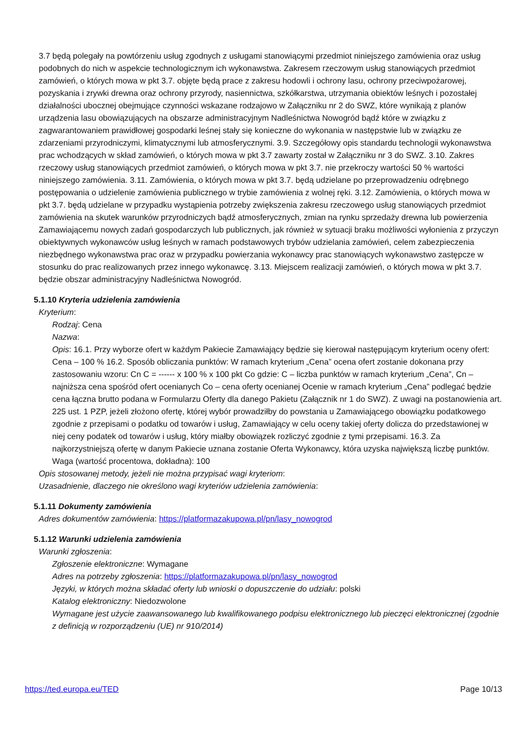3.7 będą polegały na powtórzeniu usług zgodnych z usługami stanowiącymi przedmiot niniejszego zamówienia oraz usług podobnych do nich w aspekcie technologicznym ich wykonawstwa. Zakresem rzeczowym usług stanowiących przedmiot zamówień, o których mowa w pkt 3.7. objęte będą prace z zakresu hodowli i ochrony lasu, ochrony przeciwpożarowej, pozyskania i zrywki drewna oraz ochrony przyrody, nasiennictwa, szkółkarstwa, utrzymania obiektów leśnych i pozostałej działalności ubocznej obejmujące czynności wskazane rodzajowo w Załączniku nr 2 do SWZ, które wynikają z planów urządzenia lasu obowiązujących na obszarze administracyjnym Nadleśnictwa Nowogród bądź które w związku z zagwarantowaniem prawidłowej gospodarki leśnej stały się konieczne do wykonania w następstwie lub w związku ze zdarzeniami przyrodniczymi, klimatycznymi lub atmosferycznymi. 3.9. Szczegółowy opis standardu technologii wykonawstwa prac wchodzących w skład zamówień, o których mowa w pkt 3.7 zawarty został w Załączniku nr 3 do SWZ. 3.10. Zakres rzeczowy usług stanowiących przedmiot zamówień, o których mowa w pkt 3.7. nie przekroczy wartości 50 % wartości niniejszego zamówienia. 3.11. Zamówienia, o których mowa w pkt 3.7. będą udzielane po przeprowadzeniu odrębnego postępowania o udzielenie zamówienia publicznego w trybie zamówienia z wolnej ręki. 3.12. Zamówienia, o których mowa w pkt 3.7. będą udzielane w przypadku wystąpienia potrzeby zwiększenia zakresu rzeczowego usług stanowiących przedmiot zamówienia na skutek warunków przyrodniczych bądź atmosferycznych, zmian na rynku sprzedaży drewna lub powierzenia Zamawiającemu nowych zadań gospodarczych lub publicznych, jak również w sytuacji braku możliwości wyłonienia z przyczyn obiektywnych wykonawców usług leśnych w ramach podstawowych trybów udzielania zamówień, celem zabezpieczenia niezbędnego wykonawstwa prac oraz w przypadku powierzania wykonawcy prac stanowiących wykonawstwo zastępcze w stosunku do prac realizowanych przez innego wykonawcę. 3.13. Miejscem realizacji zamówień, o których mowa w pkt 3.7. będzie obszar administracyjny Nadleśnictwa Nowogród.
5.1.10 Kryteria udzielenia zamówienia
Kryterium:
Rodzaj: Cena
Nazwa:
Opis: 16.1. Przy wyborze ofert w każdym Pakiecie Zamawiający będzie się kierował następującym kryterium oceny ofert: Cena – 100 % 16.2. Sposób obliczania punktów: W ramach kryterium „Cena” ocena ofert zostanie dokonana przy zastosowaniu wzoru: Cn C = ------ x 100 % x 100 pkt Co gdzie: C – liczba punktów w ramach kryterium „Cena”, Cn – najniższa cena spośród ofert ocenianych Co – cena oferty ocenianej Ocenie w ramach kryterium „Cena” podlegać będzie cena łączna brutto podana w Formularzu Oferty dla danego Pakietu (Załącznik nr 1 do SWZ). Z uwagi na postanowienia art. 225 ust. 1 PZP, jeżeli złożono ofertę, której wybór prowadziłby do powstania u Zamawiającego obowiązku podatkowego zgodnie z przepisami o podatku od towarów i usług, Zamawiający w celu oceny takiej oferty dolicza do przedstawionej w niej ceny podatek od towarów i usług, który miałby obowiązek rozliczyć zgodnie z tymi przepisami. 16.3. Za najkorzystniejszą ofertę w danym Pakiecie uznana zostanie Oferta Wykonawcy, która uzyska największą liczbę punktów.
Waga (wartość procentowa, dokładna): 100
Opis stosowanej metody, jeżeli nie można przypisać wagi kryteriom:
Uzasadnienie, dlaczego nie określono wagi kryteriów udzielenia zamówienia:
5.1.11 Dokumenty zamówienia
Adres dokumentów zamówienia: https://platformazakupowa.pl/pn/lasy_nowogrod
5.1.12 Warunki udzielenia zamówienia
Warunki zgłoszenia:
Zgłoszenie elektroniczne: Wymagane
Adres na potrzeby zgłoszenia: https://platformazakupowa.pl/pn/lasy_nowogrod
Języki, w których można składać oferty lub wnioski o dopuszczenie do udziału: polski
Katalog elektroniczny: Niedozwolone
Wymagane jest użycie zaawansowanego lub kwalifikowanego podpisu elektronicznego lub pieczęci elektronicznej (zgodnie z definicją w rozporządzeniu (UE) nr 910/2014)
https://ted.europa.eu/TED Page 10/13